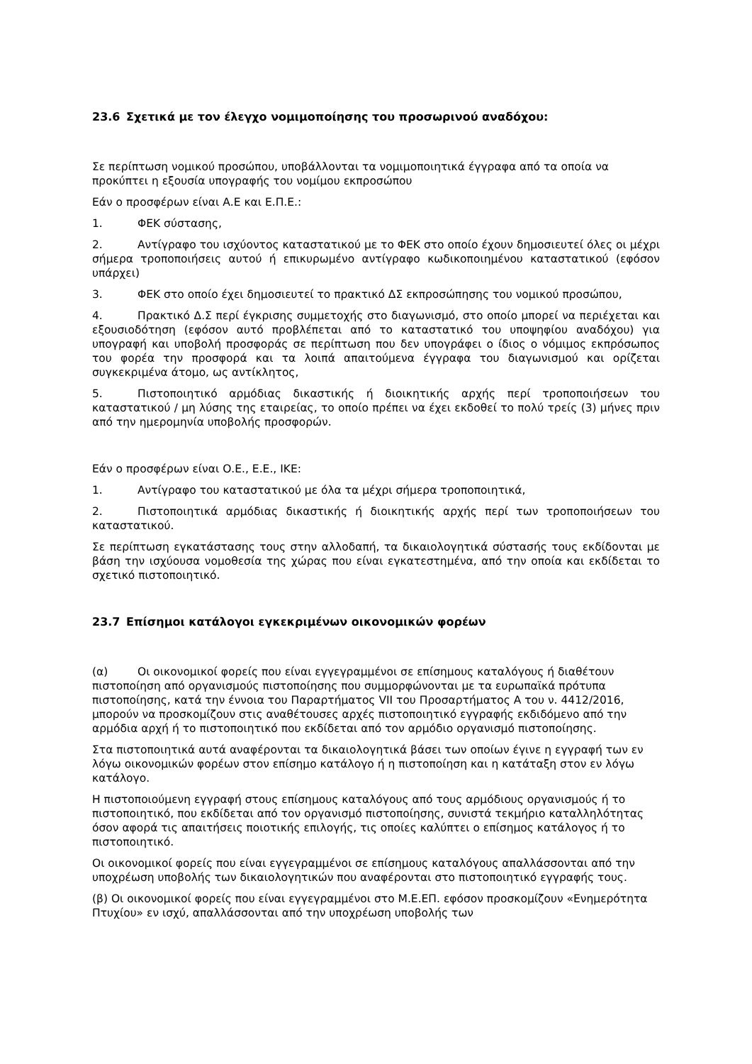23.6 Σχετικά με τον έλεγχο νομιμοποίησης του προσωρινού αναδόχου:
Σε περίπτωση νομικού προσώπου, υποβάλλονται τα νομιμοποιητικά έγγραφα από τα οποία να προκύπτει η εξουσία υπογραφής του νομίμου εκπροσώπου
Εάν ο προσφέρων είναι Α.Ε και Ε.Π.Ε.:
1. ΦΕΚ σύστασης,
2. Αντίγραφο του ισχύοντος καταστατικού με το ΦΕΚ στο οποίο έχουν δημοσιευτεί όλες οι μέχρι σήμερα τροποποιήσεις αυτού ή επικυρωμένο αντίγραφο κωδικοποιημένου καταστατικού (εφόσον υπάρχει)
3. ΦΕΚ στο οποίο έχει δημοσιευτεί το πρακτικό ΔΣ εκπροσώπησης του νομικού προσώπου,
4. Πρακτικό Δ.Σ περί έγκρισης συμμετοχής στο διαγωνισμό, στο οποίο μπορεί να περιέχεται και εξουσιοδότηση (εφόσον αυτό προβλέπεται από το καταστατικό του υποψηφίου αναδόχου) για υπογραφή και υποβολή προσφοράς σε περίπτωση που δεν υπογράφει ο ίδιος ο νόμιμος εκπρόσωπος του φορέα την προσφορά και τα λοιπά απαιτούμενα έγγραφα του διαγωνισμού και ορίζεται συγκεκριμένα άτομο, ως αντίκλητος,
5. Πιστοποιητικό αρμόδιας δικαστικής ή διοικητικής αρχής περί τροποποιήσεων του καταστατικού / μη λύσης της εταιρείας, το οποίο πρέπει να έχει εκδοθεί το πολύ τρείς (3) μήνες πριν από την ημερομηνία υποβολής προσφορών.
Εάν ο προσφέρων είναι Ο.Ε., Ε.Ε., ΙΚΕ:
1. Αντίγραφο του καταστατικού με όλα τα μέχρι σήμερα τροποποιητικά,
2. Πιστοποιητικά αρμόδιας δικαστικής ή διοικητικής αρχής περί των τροποποιήσεων του καταστατικού.
Σε περίπτωση εγκατάστασης τους στην αλλοδαπή, τα δικαιολογητικά σύστασής τους εκδίδονται με βάση την ισχύουσα νομοθεσία της χώρας που είναι εγκατεστημένα, από την οποία και εκδίδεται το σχετικό πιστοποιητικό.
23.7 Επίσημοι κατάλογοι εγκεκριμένων οικονομικών φορέων
(α) Οι οικονομικοί φορείς που είναι εγγεγραμμένοι σε επίσημους καταλόγους ή διαθέτουν πιστοποίηση από οργανισμούς πιστοποίησης που συμμορφώνονται με τα ευρωπαϊκά πρότυπα πιστοποίησης, κατά την έννοια του Παραρτήματος VII του Προσαρτήματος Α του ν. 4412/2016, μπορούν να προσκομίζουν στις αναθέτουσες αρχές πιστοποιητικό εγγραφής εκδιδόμενο από την αρμόδια αρχή ή το πιστοποιητικό που εκδίδεται από τον αρμόδιο οργανισμό πιστοποίησης.
Στα πιστοποιητικά αυτά αναφέρονται τα δικαιολογητικά βάσει των οποίων έγινε η εγγραφή των εν λόγω οικονομικών φορέων στον επίσημο κατάλογο ή η πιστοποίηση και η κατάταξη στον εν λόγω κατάλογο.
Η πιστοποιούμενη εγγραφή στους επίσημους καταλόγους από τους αρμόδιους οργανισμούς ή το πιστοποιητικό, που εκδίδεται από τον οργανισμό πιστοποίησης, συνιστά τεκμήριο καταλληλότητας όσον αφορά τις απαιτήσεις ποιοτικής επιλογής, τις οποίες καλύπτει ο επίσημος κατάλογος ή το πιστοποιητικό.
Οι οικονομικοί φορείς που είναι εγγεγραμμένοι σε επίσημους καταλόγους απαλλάσσονται από την υποχρέωση υποβολής των δικαιολογητικών που αναφέρονται στο πιστοποιητικό εγγραφής τους.
(β) Οι οικονομικοί φορείς που είναι εγγεγραμμένοι στο Μ.Ε.ΕΠ. εφόσον προσκομίζουν «Ενημερότητα Πτυχίου» εν ισχύ, απαλλάσσονται από την υποχρέωση υποβολής των